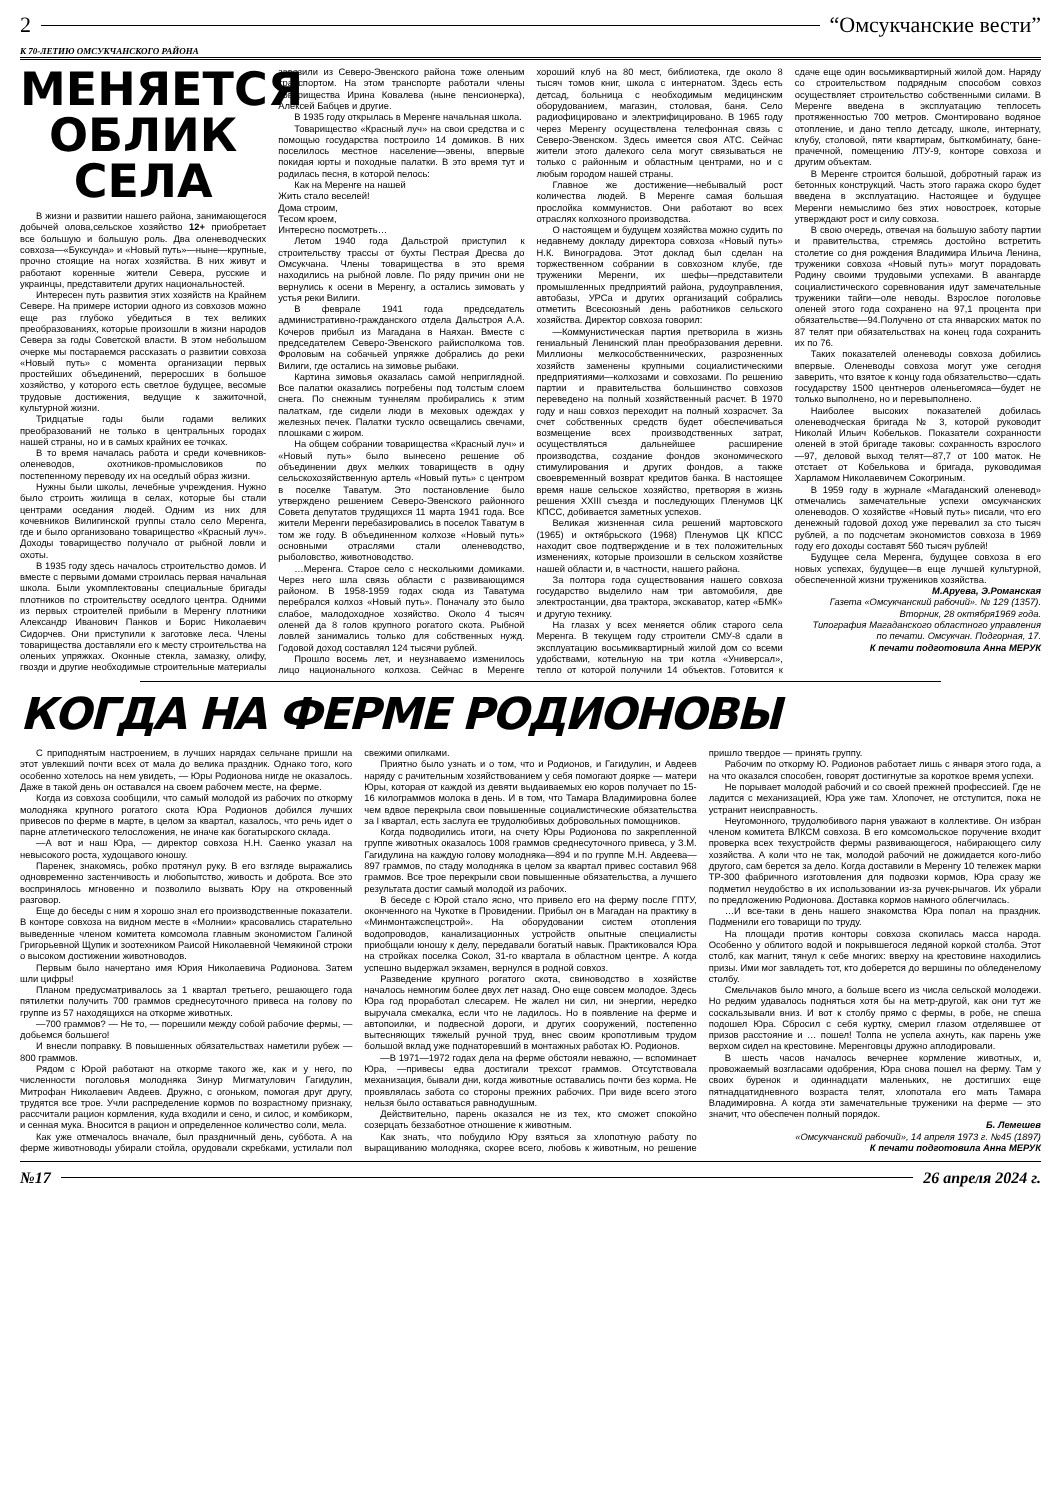2 “Омсукчанские вести”
К 70-ЛЕТИЮ ОМСУКЧАНСКОГО РАЙОНА
МЕНЯЕТСЯ ОБЛИК СЕЛА
В жизни и развитии нашего района, занимающегося добычей олова,сельское хозяйство 12+ приобретает все большую и большую роль. Два оленеводческих совхоза—«Буксунда» и «Новый путь»—ныне—крупные, прочно стоящие на ногах хозяйства. В них живут и работают коренные жители Севера, русские и украинцы, представители других национальностей.
Интересен путь развития этих хозяйств на Крайнем Севере. На примере истории одного из совхозов можно еще раз глубоко убедиться в тех великих преобразованиях, которые произошли в жизни народов Севера за годы Советской власти. В этом небольшом очерке мы постараемся рассказать о развитии совхоза «Новый путь» с момента организации первых простейших объединений, переросших в большое хозяйство, у которого есть светлое будущее, весомые трудовые достижения, ведущие к зажиточной, культурной жизни.
Тридцатые годы были годами великих преобразований не только в центральных городах нашей страны, но и в самых крайних ее точках.
В то время началась работа и среди кочевников-оленеводов, охотников-промысловиков по постепенному переводу их на оседлый образ жизни.
Нужны были школы, лечебные учреждения. Нужно было строить жилища в селах, которые бы стали центрами оседания людей. Одним из них для кочевников Вилигинской группы стало село Меренга, где и было организовано товарищество «Красный луч». Доходы товарищество получало от рыбной ловли и охоты.
В 1935 году здесь началось строительство домов. И вместе с первыми домами строилась первая начальная школа. Были укомплектованы специальные бригады плотников по строительству оседлого центра. Одними из первых строителей прибыли в Меренгу плотники Александр Иванович Панков и Борис Николаевич Сидорчев. Они приступили к заготовке леса. Члены товарищества доставляли его к месту строительства на оленьих упряжках. Оконные стекла, замазку, олифу, гвозди и другие необходимые строительные материалы завозили из Северо-Эвенского района тоже оленьим транспортом. На этом транспорте работали члены товарищества Ирина Ковалева (ныне пенсионерка), Алексей Бабцев и другие.
В 1935 году открылась в Меренге начальная школа.
Товарищество «Красный луч» на свои средства и с помощью государства построило 14 домиков. В них поселилось местное население—эвены, впервые покидая юрты и походные палатки. В это время тут и родилась песня, в которой пелось:
Как на Меренге на нашей
Жить стало веселей!
Дома строим,
Тесом кроем,
Интересно посмотреть…
Летом 1940 года Дальстрой приступил к строительству трассы от бухты Пестрая Дресва до Омсукчана. Члены товарищества в это время находились на рыбной ловле. По ряду причин они не вернулись к осени в Меренгу, а остались зимовать у устья реки Вилиги.
В феврале 1941 года председатель административно-гражданского отдела Дальстроя А.А. Кочеров прибыл из Магадана в Наяхан. Вместе с председателем Северо-Эвенского райисполкома тов. Фроловым на собачьей упряжке добрались до реки Вилиги, где остались на зимовье рыбаки.
Картина зимовья оказалась самой неприглядной. Все палатки оказались погребены под толстым слоем снега. По снежным туннелям пробирались к этим палаткам, где сидели люди в меховых одеждах у железных печек. Палатки тускло освещались свечами, плошками с жиром.
На общем собрании товарищества «Красный луч» и «Новый путь» было вынесено решение об объединении двух мелких товариществ в одну сельскохозяйственную артель «Новый путь» с центром в поселке Таватум. Это постановление было утверждено решением Северо-Эвенского районного Совета депутатов трудящихся 11 марта 1941 года. Все жители Меренги перебазировались в поселок Таватум в том же году. В объединенном колхозе «Новый путь» основными отраслями стали оленеводство, рыболовство, животноводство.
…Меренга. Старое село с несколькими домиками. Через него шла связь области с развивающимся районом. В 1958-1959 годах сюда из Таватума перебрался колхоз «Новый путь». Поначалу это было слабое, малодоходное хозяйство. Около 4 тысяч оленей да 8 голов крупного рогатого скота. Рыбной ловлей занимались только для собственных нужд. Годовой доход составлял 124 тысячи рублей.
Прошло восемь лет, и неузнаваемо изменилось лицо национального колхоза. Сейчас в Меренге хороший клуб на 80 мест, библиотека, где около 8 тысяч томов книг, школа с интернатом. Здесь есть детсад, больница с необходимым медицинским оборудованием, магазин, столовая, баня. Село радиофицировано и электрифицировано. В 1965 году через Меренгу осуществлена телефонная связь с Северо-Эвенском. Здесь имеется своя АТС. Сейчас жители этого далекого села могут связываться не только с районным и областным центрами, но и с любым городом нашей страны.
Главное же достижение—небывалый рост количества людей. В Меренге самая большая прослойка коммунистов. Они работают во всех отраслях колхозного производства.
О настоящем и будущем хозяйства можно судить по недавнему докладу директора совхоза «Новый путь» Н.К. Виноградова. Этот доклад был сделан на торжественном собрании в совхозном клубе, где труженики Меренги, их шефы—представители промышленных предприятий района, рудоуправления, автобазы, УРСа и других организаций собрались отметить Всесоюзный день работников сельского хозяйства. Директор совхоза говорил:
—Коммунистическая партия претворила в жизнь гениальный Ленинский план преобразования деревни. Миллионы мелкособственнических, разрозненных хозяйств заменены крупными социалистическими предприятиями—колхозами и совхозами. По решению партии и правительства большинство совхозов переведено на полный хозяйственный расчет. В 1970 году и наш совхоз переходит на полный хозрасчет. За счет собственных средств будет обеспечиваться возмещение всех производственных затрат, осуществляться дальнейшее расширение производства, создание фондов экономического стимулирования и других фондов, а также своевременный возврат кредитов банка. В настоящее время наше сельское хозяйство, претворяя в жизнь решения XXIII съезда и последующих Пленумов ЦК КПСС, добивается заметных успехов.
Великая жизненная сила решений мартовского (1965) и октябрьского (1968) Пленумов ЦК КПСС находит свое подтверждение и в тех положительных изменениях, которые произошли в сельском хозяйстве нашей области и, в частности, нашего района.
За полтора года существования нашего совхоза государство выделило нам три автомобиля, две электростанции, два трактора, экскаватор, катер «БМК» и другую технику.
На глазах у всех меняется облик старого села Меренга. В текущем году строители СМУ-8 сдали в эксплуатацию восьмиквартирный жилой дом со всеми удобствами, котельную на три котла «Универсал», тепло от которой получили 14 объектов. Готовится к сдаче еще один восьмиквартирный жилой дом. Наряду со строительством подрядным способом совхоз осуществляет строительство собственными силами. В Меренге введена в эксплуатацию теплосеть протяженностью 700 метров. Смонтировано водяное отопление, и дано тепло детсаду, школе, интернату, клубу, столовой, пяти квартирам, быткомбинату, бане-прачечной, помещению ЛТУ-9, конторе совхоза и другим объектам.
В Меренге строится большой, добротный гараж из бетонных конструкций. Часть этого гаража скоро будет введена в эксплуатацию. Настоящее и будущее Меренги немыслимо без этих новостроек, которые утверждают рост и силу совхоза.
В свою очередь, отвечая на большую заботу партии и правительства, стремясь достойно встретить столетие со дня рождения Владимира Ильича Ленина, труженики совхоза «Новый путь» могут порадовать Родину своими трудовыми успехами. В авангарде социалистического соревнования идут замечательные труженики тайги—оле неводы. Взрослое поголовье оленей этого года сохранено на 97,1 процента при обязательстве—94.Получено от ста январских маток по 87 телят при обязательствах на конец года сохранить их по 76.
Таких показателей оленеводы совхоза добились впервые. Оленеводы совхоза могут уже сегодня заверить, что взятое к концу года обязательство—сдать государству 1500 центнеров оленьегомяса—будет не только выполнено, но и перевыполнено.
Наиболее высоких показателей добилась оленеводческая бригада № 3, которой руководит Николай Ильич Кобельков. Показатели сохранности оленей в этой бригаде таковы: сохранность взрослого—97, деловой выход телят—87,7 от 100 маток. Не отстает от Кобелькова и бригада, руководимая Харламом Николаевичем Сокогриным.
В 1959 году в журнале «Магаданский оленевод» отмечались замечательные успехи омсукчанских оленеводов. О хозяйстве «Новый путь» писали, что его денежный годовой доход уже перевалил за сто тысяч рублей, а по подсчетам экономистов совхоза в 1969 году его доходы составят 560 тысяч рублей!
Будущее села Меренга, будущее совхоза в его новых успехах, будущее—в еще лучшей культурной, обеспеченной жизни тружеников хозяйства.
М.Аруева, Э.Романская
Газета «Омсукчанский рабочий». № 129 (1357). Вторник, 28 октября1969 года.
Типография Магаданского областного управления по печати. Омсукчан. Подгорная, 17.
К печати подготовила Анна МЕРУК
КОГДА НА ФЕРМЕ РОДИОНОВЫ
С приподнятым настроением, в лучших нарядах сельчане пришли на этот увлекший почти всех от мала до велика праздник. Однако того, кого особенно хотелось на нем увидеть, — Юры Родионова нигде не оказалось. Даже в такой день он оставался на своем рабочем месте, на ферме.
Когда из совхоза сообщили, что самый молодой из рабочих по откорму молодняка крупного рогатого скота Юра Родионов добился лучших привесов по ферме в марте, в целом за квартал, казалось, что речь идет о парне атлетического телосложения, не иначе как богатырского склада.
—А вот и наш Юра, — директор совхоза Н.Н. Саенко указал на невысокого роста, худощавого юношу.
Паренек, знакомясь, робко протянул руку. В его взгляде выражались одновременно застенчивость и любопытство, живость и доброта. Все это воспринялось мгновенно и позволило вызвать Юру на откровенный разговор.
Еще до беседы с ним я хорошо знал его производственные показатели. В конторе совхоза на видном месте в «Молнии» красовались старательно выведенные членом комитета комсомола главным экономистом Галиной Григорьевной Щупик и зоотехником Раисой Николаевной Чемякиной строки о высоком достижении животноводов.
Первым было начертано имя Юрия Николаевича Родионова. Затем шли цифры!
Планом предусматривалось за 1 квартал третьего, решающего года пятилетки получить 700 граммов среднесуточного привеса на голову по группе из 57 находящихся на откорме животных.
—700 граммов? — Не то, — порешили между собой рабочие фермы, — добьемся большего!
И внесли поправку. В повышенных обязательствах наметили рубеж — 800 граммов.
Рядом с Юрой работают на откорме такого же, как и у него, по численности поголовья молодняка Зинур Мигматулович Гагидулин, Митрофан Николаевич Авдеев. Дружно, с огоньком, помогая друг другу, трудятся все трое. Учли распределение кормов по возрастному признаку, рассчитали рацион кормления, куда входили и сено, и силос, и комбикорм, и сенная мука. Вносится в рацион и определенное количество соли, мела.
Как уже отмечалось вначале, был праздничный день, суббота. А на ферме животноводы убирали стойла, орудовали скребками, устилали пол свежими опилками.
Приятно было узнать и о том, что и Родионов, и Гагидулин, и Авдеев наряду с рачительным хозяйствованием у себя помогают доярке — матери Юры, которая от каждой из девяти выдаиваемых ею коров получает по 15-16 килограммов молока в день. И в том, что Тамара Владимировна более чем вдвое перекрыла свои повышенные социалистические обязательства за I квартал, есть заслуга ее трудолюбивых добровольных помощников.
Когда подводились итоги, на счету Юры Родионова по закрепленной группе животных оказалось 1008 граммов среднесуточного привеса, у З.М. Гагидулина на каждую голову молодняка—894 и по группе М.Н. Авдеева—897 граммов, по стаду молодняка в целом за квартал привес составил 968 граммов. Все трое перекрыли свои повышенные обязательства, а лучшего результата достиг самый молодой из рабочих.
В беседе с Юрой стало ясно, что привело его на ферму после ГПТУ, оконченного на Чукотке в Провидении. Прибыл он в Магадан на практику в «Минмонтажспецстрой». На оборудовании систем отопления водопроводов, канализационных устройств опытные специалисты приобщали юношу к делу, передавали богатый навык. Практиковался Юра на стройках поселка Сокол, 31-го квартала в областном центре. А когда успешно выдержал экзамен, вернулся в родной совхоз.
Разведение крупного рогатого скота, свиноводство в хозяйстве началось немногим более двух лет назад. Оно еще совсем молодое. Здесь Юра год проработал слесарем. Не жалел ни сил, ни энергии, нередко выручала смекалка, если что не ладилось. Но в появление на ферме и автопоилки, и подвесной дороги, и других сооружений, постепенно вытесняющих тяжелый ручной труд, внес своим кропотливым трудом большой вклад уже поднаторевший в монтажных работах Ю. Родионов.
—В 1971—1972 годах дела на ферме обстояли неважно, — вспоминает Юра, —привесы едва достигали трехсот граммов. Отсутствовала механизация, бывали дни, когда животные оставались почти без корма. Не проявлялась забота со стороны прежних рабочих. При виде всего этого нельзя было оставаться равнодушным.
Действительно, парень оказался не из тех, кто сможет спокойно созерцать беззаботное отношение к животным.
Как знать, что побудило Юру взяться за хлопотную работу по выращиванию молодняка, скорее всего, любовь к животным, но решение пришло твердое — принять группу.
Рабочим по откорму Ю. Родионов работает лишь с января этого года, а на что оказался способен, говорят достигнутые за короткое время успехи.
Не порывает молодой рабочий и со своей прежней профессией. Где не ладится с механизацией, Юра уже там. Хлопочет, не отступится, пока не устранит неисправность.
Неугомонного, трудолюбивого парня уважают в коллективе. Он избран членом комитета ВЛКСМ совхоза. В его комсомольское поручение входит проверка всех техустройств фермы развивающегося, набирающего силу хозяйства. А коли что не так, молодой рабочий не дожидается кого-либо другого, сам берется за дело. Когда доставили в Меренгу 10 тележек марки ТР-300 фабричного изготовления для подвозки кормов, Юра сразу же подметил неудобство в их использовании из-за ручек-рычагов. Их убрали по предложению Родионова. Доставка кормов намного облегчилась.
…И все-таки в день нашего знакомства Юра попал на праздник. Подменили его товарищи по труду.
На площади против конторы совхоза скопилась масса народа. Особенно у облитого водой и покрывшегося ледяной коркой столба. Этот столб, как магнит, тянул к себе многих: вверху на крестовине находились призы. Ими мог завладеть тот, кто доберется до вершины по обледенелому столбу.
Смельчаков было много, а больше всего из числа сельской молодежи. Но редким удавалось подняться хотя бы на метр-другой, как они тут же соскальзывали вниз. И вот к столбу прямо с фермы, в робе, не спеша подошел Юра. Сбросил с себя куртку, смерил глазом отделявшее от призов расстояние и … пошел! Толпа не успела ахнуть, как парень уже верхом сидел на крестовине. Меренговцы дружно аплодировали.
В шесть часов началось вечернее кормление животных, и, провожаемый возгласами одобрения, Юра снова пошел на ферму. Там у своих буренок и одиннадцати маленьких, не достигших еще пятнадцатидневного возраста телят, хлопотала его мать Тамара Владимировна. А когда эти замечательные труженики на ферме — это значит, что обеспечен полный порядок.
Б. Лемешев
«Омсукчанский рабочий», 14 апреля 1973 г. №45 (1897)
К печати подготовила Анна МЕРУК
№17 26 апреля 2024 г.